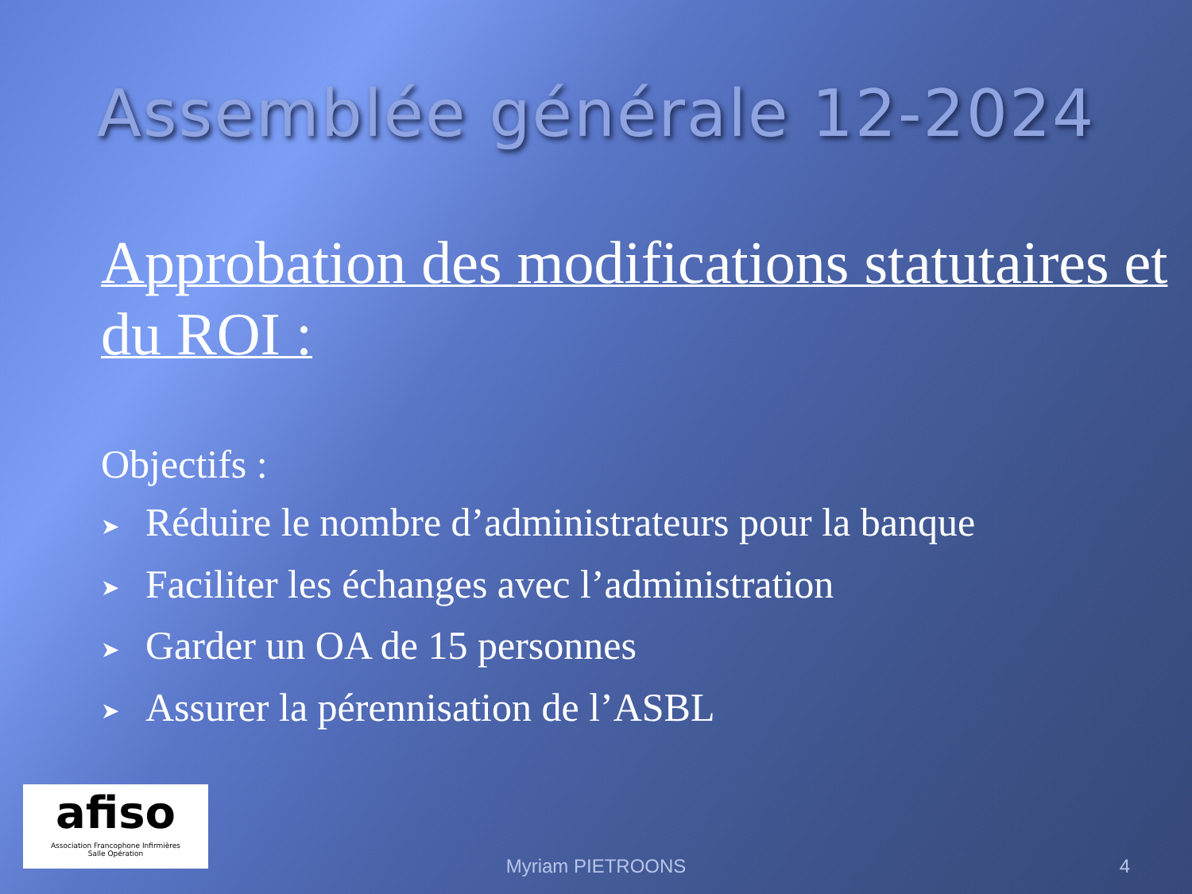Assemblée générale 12-2024
Approbation des modifications statutaires et du ROI :
Objectifs :
➤ Réduire le nombre d’administrateurs pour la banque
➤ Faciliter les échanges avec l’administration
➤ Garder un OA de 15 personnes
➤ Assurer la pérennisation de l’ASBL
afiso
Association Francophone Infirmières
Salle Opération
Myriam PIETROONS 4